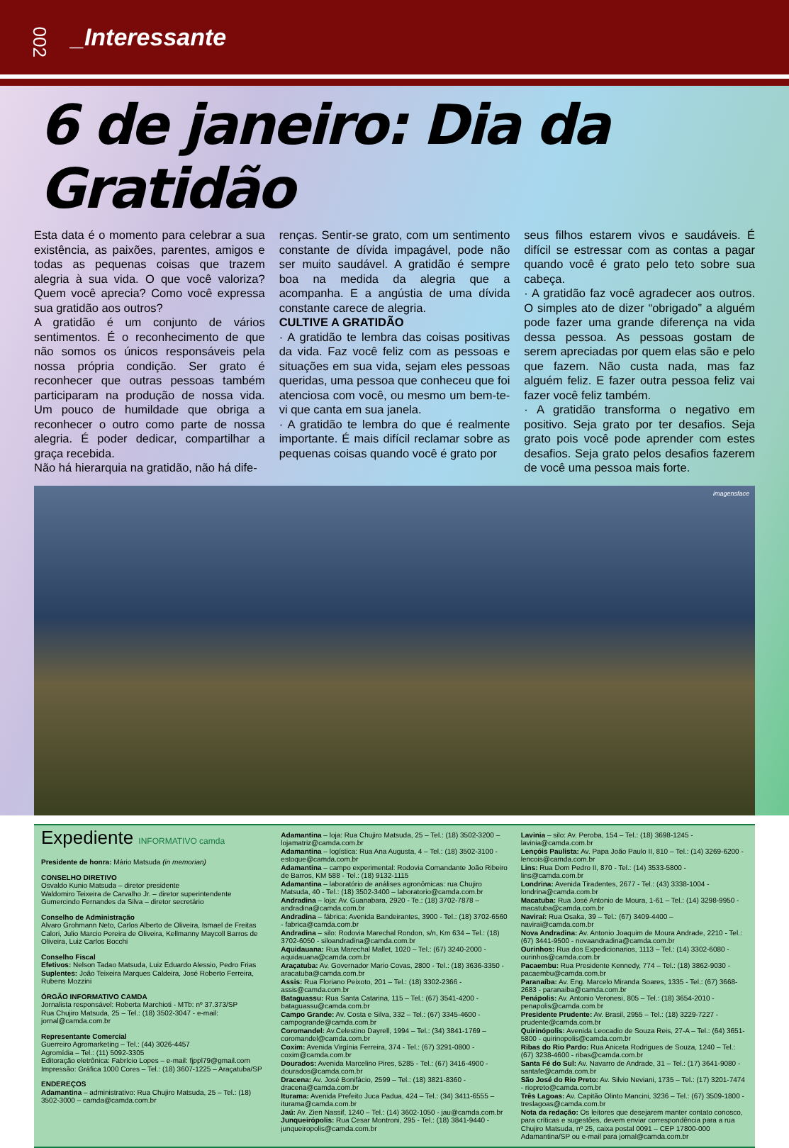002
_Interessante
6 de janeiro: Dia da Gratidão
Esta data é o momento para celebrar a sua existência, as paixões, parentes, amigos e todas as pequenas coisas que trazem alegria à sua vida. O que você valoriza? Quem você aprecia? Como você expressa sua gratidão aos outros?
A gratidão é um conjunto de vários sentimentos. É o reconhecimento de que não somos os únicos responsáveis pela nossa própria condição. Ser grato é reconhecer que outras pessoas também participaram na produção de nossa vida. Um pouco de humildade que obriga a reconhecer o outro como parte de nossa alegria. É poder dedicar, compartilhar a graça recebida.
Não há hierarquia na gratidão, não há dife-
renças. Sentir-se grato, com um sentimento constante de dívida impagável, pode não ser muito saudável. A gratidão é sempre boa na medida da alegria que a acompanha. E a angústia de uma dívida constante carece de alegria.
CULTIVE A GRATIDÃO
· A gratidão te lembra das coisas positivas da vida. Faz você feliz com as pessoas e situações em sua vida, sejam eles pessoas queridas, uma pessoa que conheceu que foi atenciosa com você, ou mesmo um bem-te-vi que canta em sua janela.
· A gratidão te lembra do que é realmente importante. É mais difícil reclamar sobre as pequenas coisas quando você é grato por
seus filhos estarem vivos e saudáveis. É difícil se estressar com as contas a pagar quando você é grato pelo teto sobre sua cabeça.
· A gratidão faz você agradecer aos outros. O simples ato de dizer “obrigado” a alguém pode fazer uma grande diferença na vida dessa pessoa. As pessoas gostam de serem apreciadas por quem elas são e pelo que fazem. Não custa nada, mas faz alguém feliz. E fazer outra pessoa feliz vai fazer você feliz também.
· A gratidão transforma o negativo em positivo. Seja grato por ter desafios. Seja grato pois você pode aprender com estes desafios. Seja grato pelos desafios fazerem de você uma pessoa mais forte.
imagensface
Expediente INFORMATIVO camda
Presidente de honra: Mário Matsuda (in memorian)
CONSELHO DIRETIVO
Osvaldo Kunio Matsuda – diretor presidente
Waldomiro Teixeira de Carvalho Jr. – diretor superintendente
Gumercindo Fernandes da Silva – diretor secretário
Conselho de Administração
Alvaro Grohmann Neto, Carlos Alberto de Oliveira, Ismael de Freitas Calori, Julio Marcio Pereira de Oliveira, Kellmanny Maycoll Barros de Oliveira, Luiz Carlos Bocchi
Conselho Fiscal
Efetivos: Nelson Tadao Matsuda, Luiz Eduardo Alessio, Pedro Frias
Suplentes: João Teixeira Marques Caldeira, José Roberto Ferreira, Rubens Mozzini
ÓRGÃO INFORMATIVO CAMDA
Jornalista responsável: Roberta Marchioti - MTb: nº 37.373/SP
Rua Chujiro Matsuda, 25 – Tel.: (18) 3502-3047 - e-mail: jornal@camda.com.br
Representante Comercial
Guerreiro Agromarketing – Tel.: (44) 3026-4457
Agromídia – Tel.: (11) 5092-3305
Editoração eletrônica: Fabrício Lopes – e-mail: fjppl79@gmail.com
Impressão: Gráfica 1000 Cores – Tel.: (18) 3607-1225 – Araçatuba/SP
ENDEREÇOS
Adamantina – administrativo: Rua Chujiro Matsuda, 25 – Tel.: (18) 3502-3000 – camda@camda.com.br
Adamantina – loja: Rua Chujiro Matsuda, 25 – Tel.: (18) 3502-3200 – lojamatriz@camda.com.br
Adamantina – logística: Rua Ana Augusta, 4 – Tel.: (18) 3502-3100 - estoque@camda.com.br
Adamantina – campo experimental: Rodovia Comandante João Ribeiro de Barros, KM 588 - Tel.: (18) 9132-1115
Adamantina – laboratório de análises agronômicas: rua Chujiro Matsuda, 40 - Tel.: (18) 3502-3400 – laboratorio@camda.com.br
Andradina – loja: Av. Guanabara, 2920 - Te.: (18) 3702-7878 – andradina@camda.com.br
Andradina – fábrica: Avenida Bandeirantes, 3900 - Tel.: (18) 3702-6560 - fabrica@camda.com.br
Andradina – silo: Rodovia Marechal Rondon, s/n, Km 634 – Tel.: (18) 3702-6050 - siloandradina@camda.com.br
Aquidauana: Rua Marechal Mallet, 1020 – Tel.: (67) 3240-2000 - aquidauana@camda.com.br
Araçatuba: Av. Governador Mario Covas, 2800 - Tel.: (18) 3636-3350 - aracatuba@camda.com.br
Assis: Rua Floriano Peixoto, 201 – Tel.: (18) 3302-2366 - assis@camda.com.br
Bataguassu: Rua Santa Catarina, 115 – Tel.: (67) 3541-4200 - bataguassu@camda.com.br
Campo Grande: Av. Costa e Silva, 332 – Tel.: (67) 3345-4600 - campogrande@camda.com.br
Coromandel: Av.Celestino Dayrell, 1994 – Tel.: (34) 3841-1769 – coromandel@camda.com.br
Coxim: Avenida Virgínia Ferreira, 374 - Tel.: (67) 3291-0800 - coxim@camda.com.br
Dourados: Avenida Marcelino Pires, 5285 - Tel.: (67) 3416-4900 - dourados@camda.com.br
Dracena: Av. José Bonifácio, 2599 – Tel.: (18) 3821-8360 - dracena@camda.com.br
Iturama: Avenida Prefeito Juca Padua, 424 – Tel.: (34) 3411-6555 – iturama@camda.com.br
Jaú: Av. Zien Nassif, 1240 – Tel.: (14) 3602-1050 - jau@camda.com.br
Junqueirópolis: Rua Cesar Montroni, 295 - Tel.: (18) 3841-9440 - junqueiropolis@camda.com.br
Lavinia – silo: Av. Peroba, 154 – Tel.: (18) 3698-1245 - lavinia@camda.com.br
Lençóis Paulista: Av. Papa João Paulo II, 810 – Tel.: (14) 3269-6200 - lencois@camda.com.br
Lins: Rua Dom Pedro II, 870 - Tel.: (14) 3533-5800 - lins@camda.com.br
Londrina: Avenida Tiradentes, 2677 - Tel.: (43) 3338-1004 - londrina@camda.com.br
Macatuba: Rua José Antonio de Moura, 1-61 – Tel.: (14) 3298-9950 - macatuba@camda.com.br
Naviraí: Rua Osaka, 39 – Tel.: (67) 3409-4400 – navirai@camda.com.br
Nova Andradina: Av. Antonio Joaquim de Moura Andrade, 2210 - Tel.: (67) 3441-9500 - novaandradina@camda.com.br
Ourinhos: Rua dos Expedicionarios, 1113 – Tel.: (14) 3302-6080 - ourinhos@camda.com.br
Pacaembu: Rua Presidente Kennedy, 774 – Tel.: (18) 3862-9030 - pacaembu@camda.com.br
Paranaíba: Av. Eng. Marcelo Miranda Soares, 1335 - Tel.: (67) 3668-2683 - paranaiba@camda.com.br
Penápolis: Av. Antonio Veronesi, 805 – Tel.: (18) 3654-2010 - penapolis@camda.com.br
Presidente Prudente: Av. Brasil, 2955 – Tel.: (18) 3229-7227 - prudente@camda.com.br
Quirinópolis: Avenida Leocadio de Souza Reis, 27-A – Tel.: (64) 3651-5800 - quirinopolis@camda.com.br
Ribas do Rio Pardo: Rua Aniceta Rodrigues de Souza, 1240 – Tel.: (67) 3238-4600 - ribas@camda.com.br
Santa Fé do Sul: Av. Navarro de Andrade, 31 – Tel.: (17) 3641-9080 - santafe@camda.com.br
São José do Rio Preto: Av. Silvio Neviani, 1735 – Tel.: (17) 3201-7474 - riopreto@camda.com.br
Três Lagoas: Av. Capitão Olinto Mancini, 3236 – Tel.: (67) 3509-1800 - treslagoas@camda.com.br
Nota da redação: Os leitores que desejarem manter contato conosco, para críticas e sugestões, devem enviar correspondência para a rua Chujiro Matsuda, nº 25, caixa postal 0091 – CEP 17800-000 Adamantina/SP ou e-mail para jornal@camda.com.br